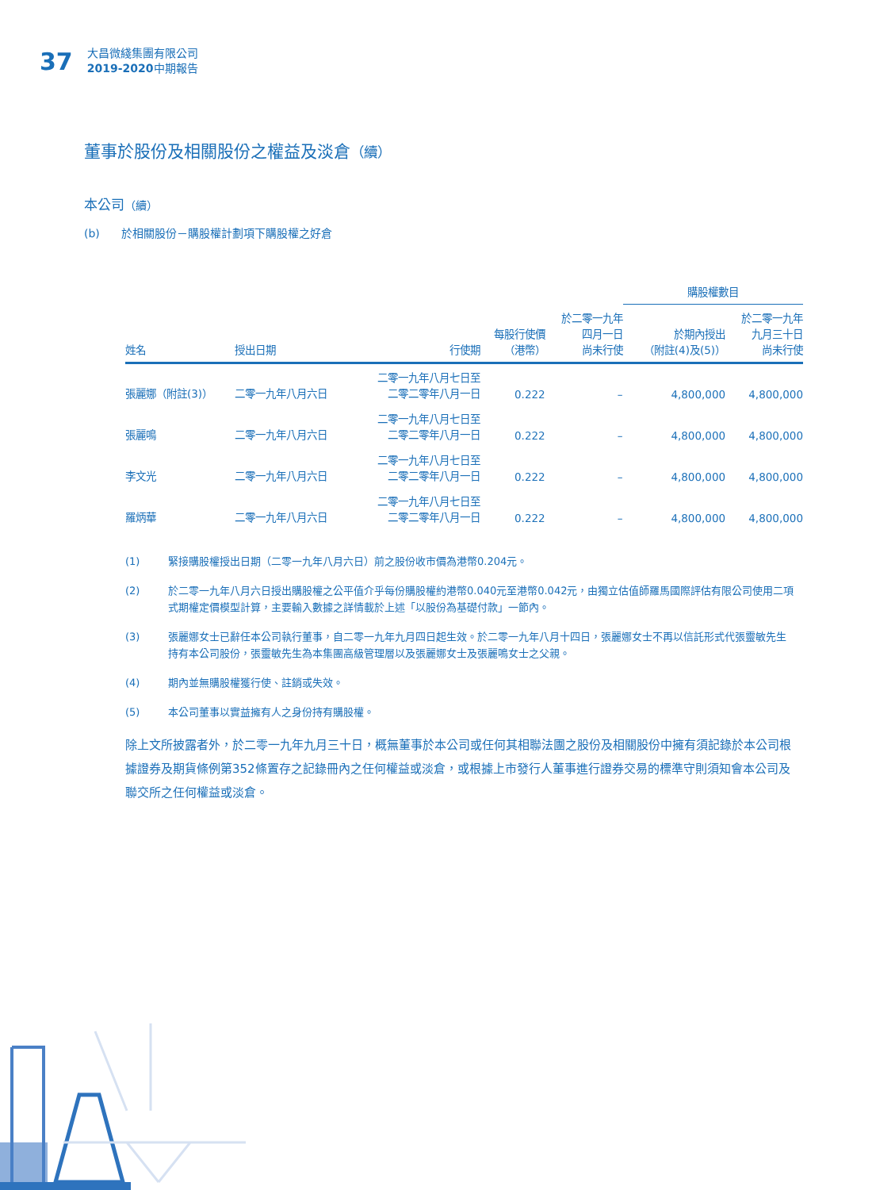37
大昌微綫集團有限公司
2019-2020中期報告
董事於股份及相關股份之權益及淡倉（續）
本公司（續）
(b) 於相關股份－購股權計劃項下購股權之好倉
| | | | | | 購股權數目 | |
| --- | --- | --- | --- | --- | --- | --- |
| 姓名 | 授出日期 | 行使期 | 每股行使價 （港幣） | 於二零一九年 四月一日 尚未行使 | 於期內授出 （附註(4)及(5)） | 於二零一九年 九月三十日 尚未行使 |
| 張麗娜（附註(3)） | 二零一九年八月六日 | 二零一九年八月七日至 二零二零年八月一日 | 0.222 | – | 4,800,000 | 4,800,000 |
| 張麗鳴 | 二零一九年八月六日 | 二零一九年八月七日至 二零二零年八月一日 | 0.222 | – | 4,800,000 | 4,800,000 |
| 李文光 | 二零一九年八月六日 | 二零一九年八月七日至 二零二零年八月一日 | 0.222 | – | 4,800,000 | 4,800,000 |
| 羅炳華 | 二零一九年八月六日 | 二零一九年八月七日至 二零二零年八月一日 | 0.222 | – | 4,800,000 | 4,800,000 |
(1) 緊接購股權授出日期（二零一九年八月六日）前之股份收市價為港幣0.204元。
(2) 於二零一九年八月六日授出購股權之公平值介乎每份購股權約港幣0.040元至港幣0.042元，由獨立估值師羅馬國際評估有限公司使用二項式期權定價模型計算，主要輸入數據之詳情載於上述「以股份為基礎付款」一節內。
(3) 張麗娜女士已辭任本公司執行董事，自二零一九年九月四日起生效。於二零一九年八月十四日，張麗娜女士不再以信託形式代張靈敏先生持有本公司股份，張靈敏先生為本集團高級管理層以及張麗娜女士及張麗鳴女士之父親。
(4) 期內並無購股權獲行使、註銷或失效。
(5) 本公司董事以實益擁有人之身份持有購股權。
除上文所披露者外，於二零一九年九月三十日，概無董事於本公司或任何其相聯法團之股份及相關股份中擁有須記錄於本公司根據證券及期貨條例第352條置存之記錄冊內之任何權益或淡倉，或根據上市發行人董事進行證券交易的標準守則須知會本公司及聯交所之任何權益或淡倉。